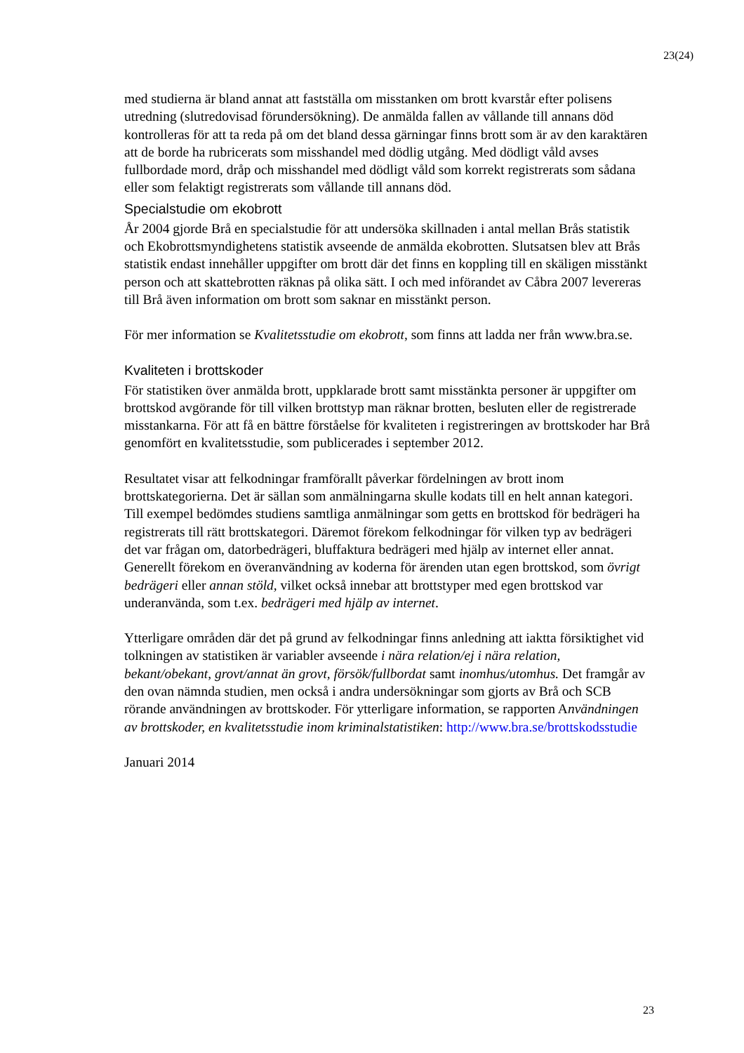23(24)
med studierna är bland annat att fastställa om misstanken om brott kvarstår efter polisens utredning (slutredovisad förundersökning). De anmälda fallen av vållande till annans död kontrolleras för att ta reda på om det bland dessa gärningar finns brott som är av den karaktären att de borde ha rubricerats som misshandel med dödlig utgång. Med dödligt våld avses fullbordade mord, dråp och misshandel med dödligt våld som korrekt registrerats som sådana eller som felaktigt registrerats som vållande till annans död.
Specialstudie om ekobrott
År 2004 gjorde Brå en specialstudie för att undersöka skillnaden i antal mellan Brås statistik och Ekobrottsmyndighetens statistik avseende de anmälda ekobrotten. Slutsatsen blev att Brås statistik endast innehåller uppgifter om brott där det finns en koppling till en skäligen misstänkt person och att skattebrotten räknas på olika sätt. I och med införandet av Cåbra 2007 levereras till Brå även information om brott som saknar en misstänkt person.
För mer information se Kvalitetsstudie om ekobrott, som finns att ladda ner från www.bra.se.
Kvaliteten i brottskoder
För statistiken över anmälda brott, uppklarade brott samt misstänkta personer är uppgifter om brottskod avgörande för till vilken brottstyp man räknar brotten, besluten eller de registrerade misstankarna. För att få en bättre förståelse för kvaliteten i registreringen av brottskoder har Brå genomfört en kvalitetsstudie, som publicerades i september 2012.
Resultatet visar att felkodningar framförallt påverkar fördelningen av brott inom brottskategorierna. Det är sällan som anmälningarna skulle kodats till en helt annan kategori. Till exempel bedömdes studiens samtliga anmälningar som getts en brottskod för bedrägeri ha registrerats till rätt brottskategori. Däremot förekom felkodningar för vilken typ av bedrägeri det var frågan om, datorbedrägeri, bluffaktura bedrägeri med hjälp av internet eller annat. Generellt förekom en överanvändning av koderna för ärenden utan egen brottskod, som övrigt bedrägeri eller annan stöld, vilket också innebar att brottstyper med egen brottskod var underanvända, som t.ex. bedrägeri med hjälp av internet.
Ytterligare områden där det på grund av felkodningar finns anledning att iaktta försiktighet vid tolkningen av statistiken är variabler avseende i nära relation/ej i nära relation, bekant/obekant, grovt/annat än grovt, försök/fullbordat samt inomhus/utomhus. Det framgår av den ovan nämnda studien, men också i andra undersökningar som gjorts av Brå och SCB rörande användningen av brottskoder. För ytterligare information, se rapporten Användningen av brottskoder, en kvalitetsstudie inom kriminalstatistiken: http://www.bra.se/brottskodsstudie
Januari 2014
23